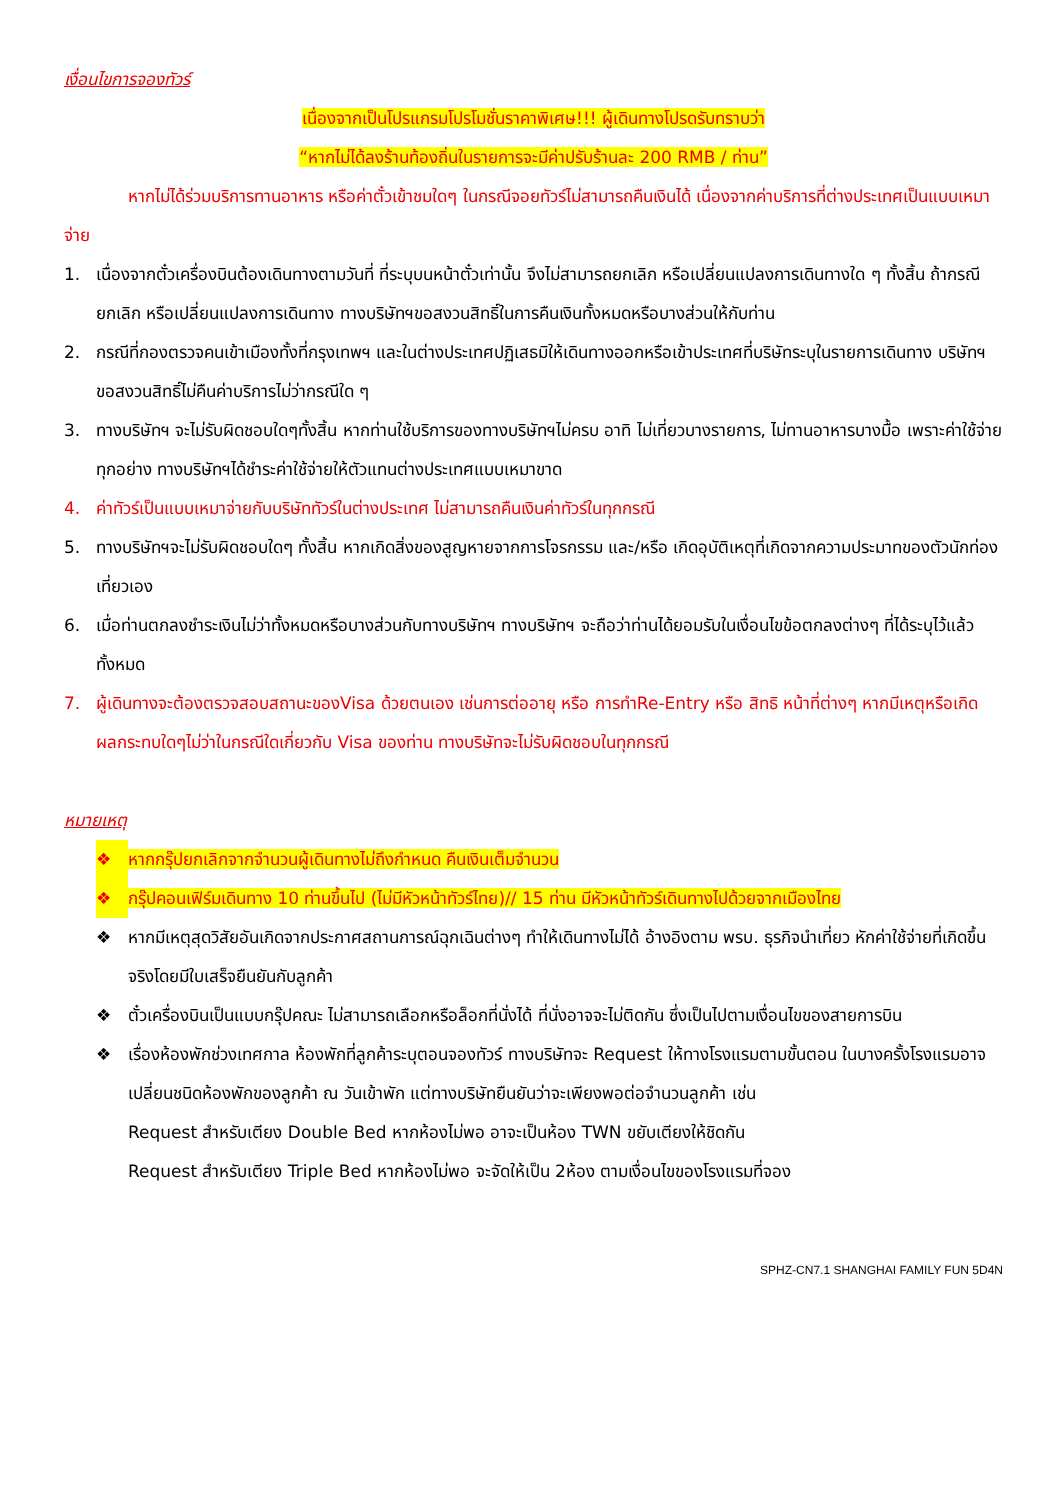เงื่อนไขการจองทัวร์
เนื่องจากเป็นโปรแกรมโปรโมชั่นราคาพิเศษ!!! ผู้เดินทางโปรดรับทราบว่า
“หากไม่ได้ลงร้านท้องถิ่นในรายการจะมีค่าปรับร้านละ 200 RMB / ท่าน”
หากไม่ได้ร่วมบริการทานอาหาร หรือค่าตั๋วเข้าชมใดๆ ในกรณีจอยทัวร์ไม่สามารถคืนเงินได้ เนื่องจากค่าบริการที่ต่างประเทศเป็นแบบเหมาจ่าย
1. เนื่องจากตั๋วเครื่องบินต้องเดินทางตามวันที่ ที่ระบุบนหน้าตั๋วเท่านั้น จึงไม่สามารถยกเลิก หรือเปลี่ยนแปลงการเดินทางใด ๆ ทั้งสิ้น ถ้ากรณียกเลิก หรือเปลี่ยนแปลงการเดินทาง ทางบริษัทฯขอสงวนสิทธิ์ในการคืนเงินทั้งหมดหรือบางส่วนให้กับท่าน
2. กรณีที่กองตรวจคนเข้าเมืองทั้งที่กรุงเทพฯ และในต่างประเทศปฏิเสธมิให้เดินทางออกหรือเข้าประเทศที่บริษัทระบุในรายการเดินทาง บริษัทฯขอสงวนสิทธิ์ไม่คืนค่าบริการไม่ว่ากรณีใด ๆ
3. ทางบริษัทฯ จะไม่รับผิดชอบใดๆทั้งสิ้น หากท่านใช้บริการของทางบริษัทฯไม่ครบ อาทิ ไม่เที่ยวบางรายการ, ไม่ทานอาหารบางมื้อ เพราะค่าใช้จ่ายทุกอย่าง ทางบริษัทฯได้ชำระค่าใช้จ่ายให้ตัวแทนต่างประเทศแบบเหมาขาด
4. ค่าทัวร์เป็นแบบเหมาจ่ายกับบริษัททัวร์ในต่างประเทศ ไม่สามารถคืนเงินค่าทัวร์ในทุกกรณี
5. ทางบริษัทฯจะไม่รับผิดชอบใดๆ ทั้งสิ้น หากเกิดสิ่งของสูญหายจากการโจรกรรม และ/หรือ เกิดอุบัติเหตุที่เกิดจากความประมาทของตัวนักท่องเที่ยวเอง
6. เมื่อท่านตกลงชำระเงินไม่ว่าทั้งหมดหรือบางส่วนกับทางบริษัทฯ ทางบริษัทฯ จะถือว่าท่านได้ยอมรับในเงื่อนไขข้อตกลงต่างๆ ที่ได้ระบุไว้แล้วทั้งหมด
7. ผู้เดินทางจะต้องตรวจสอบสถานะของVisa ด้วยตนเอง เช่นการต่ออายุ หรือ การทำRe-Entry หรือ สิทธิ หน้าที่ต่างๆ หากมีเหตุหรือเกิดผลกระทบใดๆไม่ว่าในกรณีใดเกี่ยวกับ Visa ของท่าน ทางบริษัทจะไม่รับผิดชอบในทุกกรณี
หมายเหตุ
❖ หากกรุ๊ปยกเลิกจากจำนวนผู้เดินทางไม่ถึงกำหนด คืนเงินเต็มจำนวน
❖ กรุ๊ปคอนเฟิร์มเดินทาง 10 ท่านขึ้นไป (ไม่มีหัวหน้าทัวร์ไทย)// 15 ท่าน มีหัวหน้าทัวร์เดินทางไปด้วยจากเมืองไทย
❖ หากมีเหตุสุดวิสัยอันเกิดจากประกาศสถานการณ์ฉุกเฉินต่างๆ ทำให้เดินทางไม่ได้ อ้างอิงตาม พรบ. ธุรกิจนำเที่ยว หักค่าใช้จ่ายที่เกิดขึ้นจริงโดยมีใบเสร็จยืนยันกับลูกค้า
❖ ตั๋วเครื่องบินเป็นแบบกรุ๊ปคณะ ไม่สามารถเลือกหรือล็อกที่นั่งได้ ที่นั่งอาจจะไม่ติดกัน ซึ่งเป็นไปตามเงื่อนไขของสายการบิน
❖ เรื่องห้องพักช่วงเทศกาล ห้องพักที่ลูกค้าระบุตอนจองทัวร์ ทางบริษัทจะ Request ให้ทางโรงแรมตามขั้นตอน ในบางครั้งโรงแรมอาจเปลี่ยนชนิดห้องพักของลูกค้า ณ วันเข้าพัก แต่ทางบริษัทยืนยันว่าจะเพียงพอต่อจำนวนลูกค้า เช่น
Request สำหรับเตียง Double Bed หากห้องไม่พอ อาจะเป็นห้อง TWN ขยับเตียงให้ชิดกัน
Request สำหรับเตียง Triple Bed หากห้องไม่พอ จะจัดให้เป็น 2ห้อง ตามเงื่อนไขของโรงแรมที่จอง
SPHZ-CN7.1 SHANGHAI FAMILY FUN 5D4N